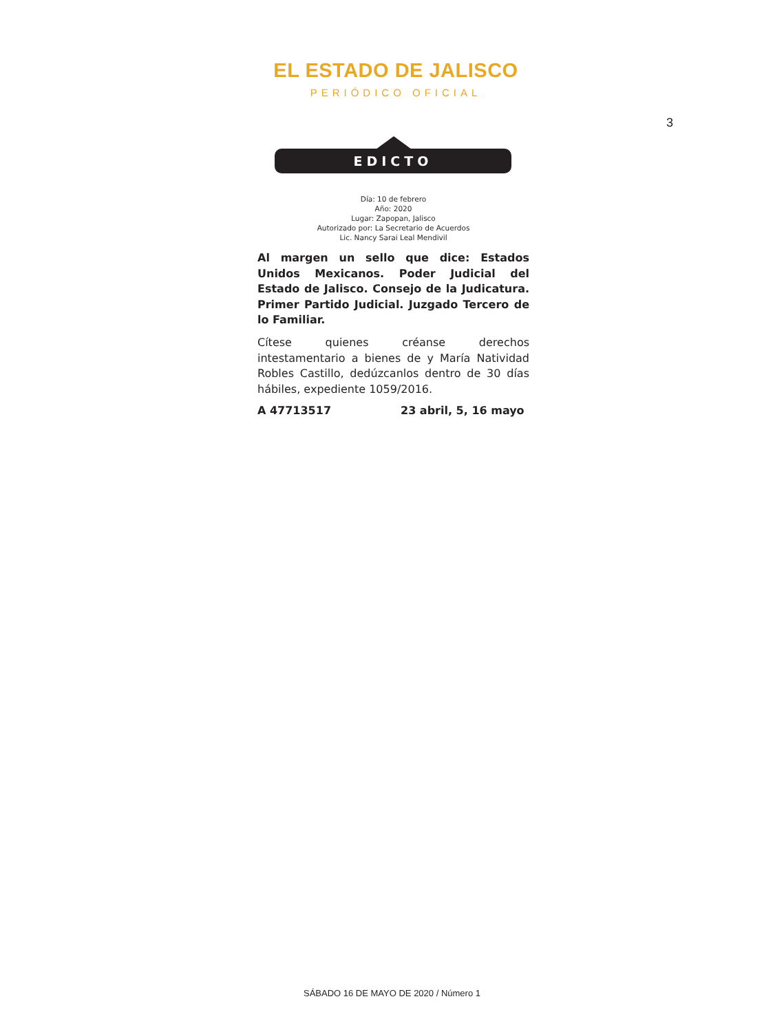EL ESTADO DE JALISCO
PERIÓDICO OFICIAL
3
EDICTO
Día: 10 de febrero
Año: 2020
Lugar: Zapopan, Jalisco
Autorizado por: La Secretario de Acuerdos
Lic. Nancy Sarai Leal Mendivil
Al margen un sello que dice: Estados Unidos Mexicanos. Poder Judicial del Estado de Jalisco. Consejo de la Judicatura. Primer Partido Judicial. Juzgado Tercero de lo Familiar.
Cítese quienes créanse derechos intestamentario a bienes de y María Natividad Robles Castillo, dedúzcanlos dentro de 30 días hábiles, expediente 1059/2016.
A 47713517 23 abril, 5, 16 mayo
SÁBADO 16 DE MAYO DE 2020 / Número 1